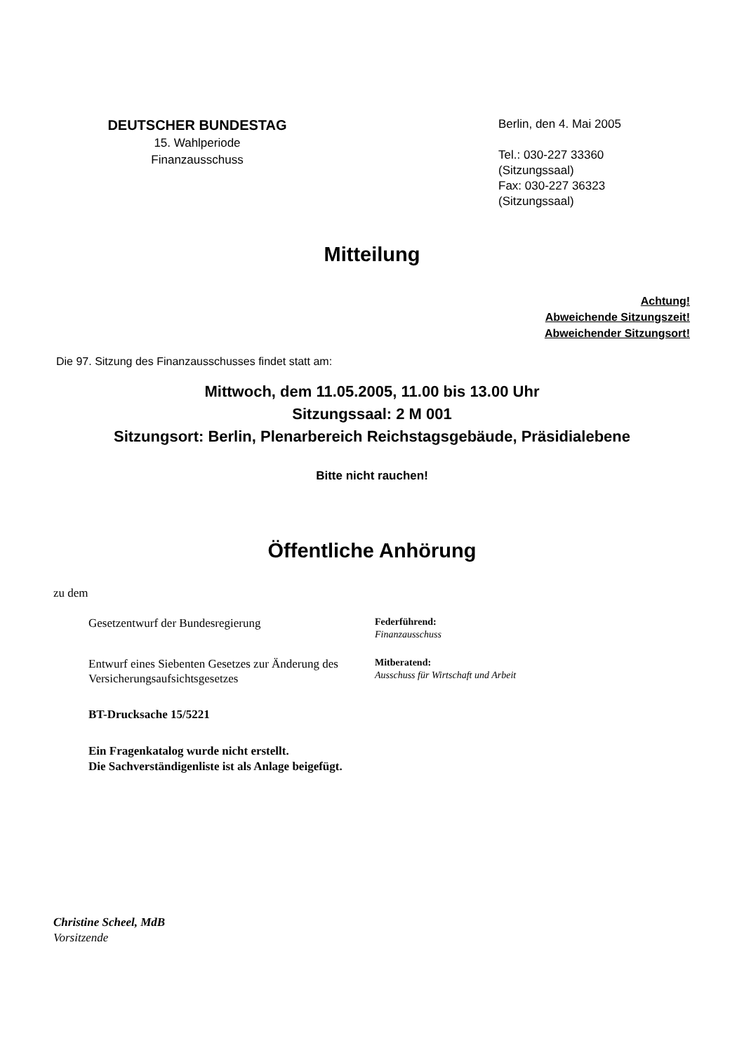DEUTSCHER BUNDESTAG
15. Wahlperiode
Finanzausschuss
Berlin, den 4. Mai 2005
Tel.: 030-227 33360
(Sitzungssaal)
Fax: 030-227 36323
(Sitzungssaal)
Mitteilung
Achtung!
Abweichende Sitzungszeit!
Abweichender Sitzungsort!
Die 97. Sitzung des Finanzausschusses findet statt am:
Mittwoch, dem 11.05.2005, 11.00 bis 13.00 Uhr
Sitzungssaal: 2 M 001
Sitzungsort: Berlin, Plenarbereich Reichstagsgebäude, Präsidialebene
Bitte nicht rauchen!
Öffentliche Anhörung
zu dem
Gesetzentwurf der Bundesregierung
Federführend:
Finanzausschuss
Entwurf eines Siebenten Gesetzes zur Änderung des Versicherungsaufsichtsgesetzes
Mitberatend:
Ausschuss für Wirtschaft und Arbeit
BT-Drucksache 15/5221
Ein Fragenkatalog wurde nicht erstellt.
Die Sachverständigenliste ist als Anlage beigefügt.
Christine Scheel, MdB
Vorsitzende